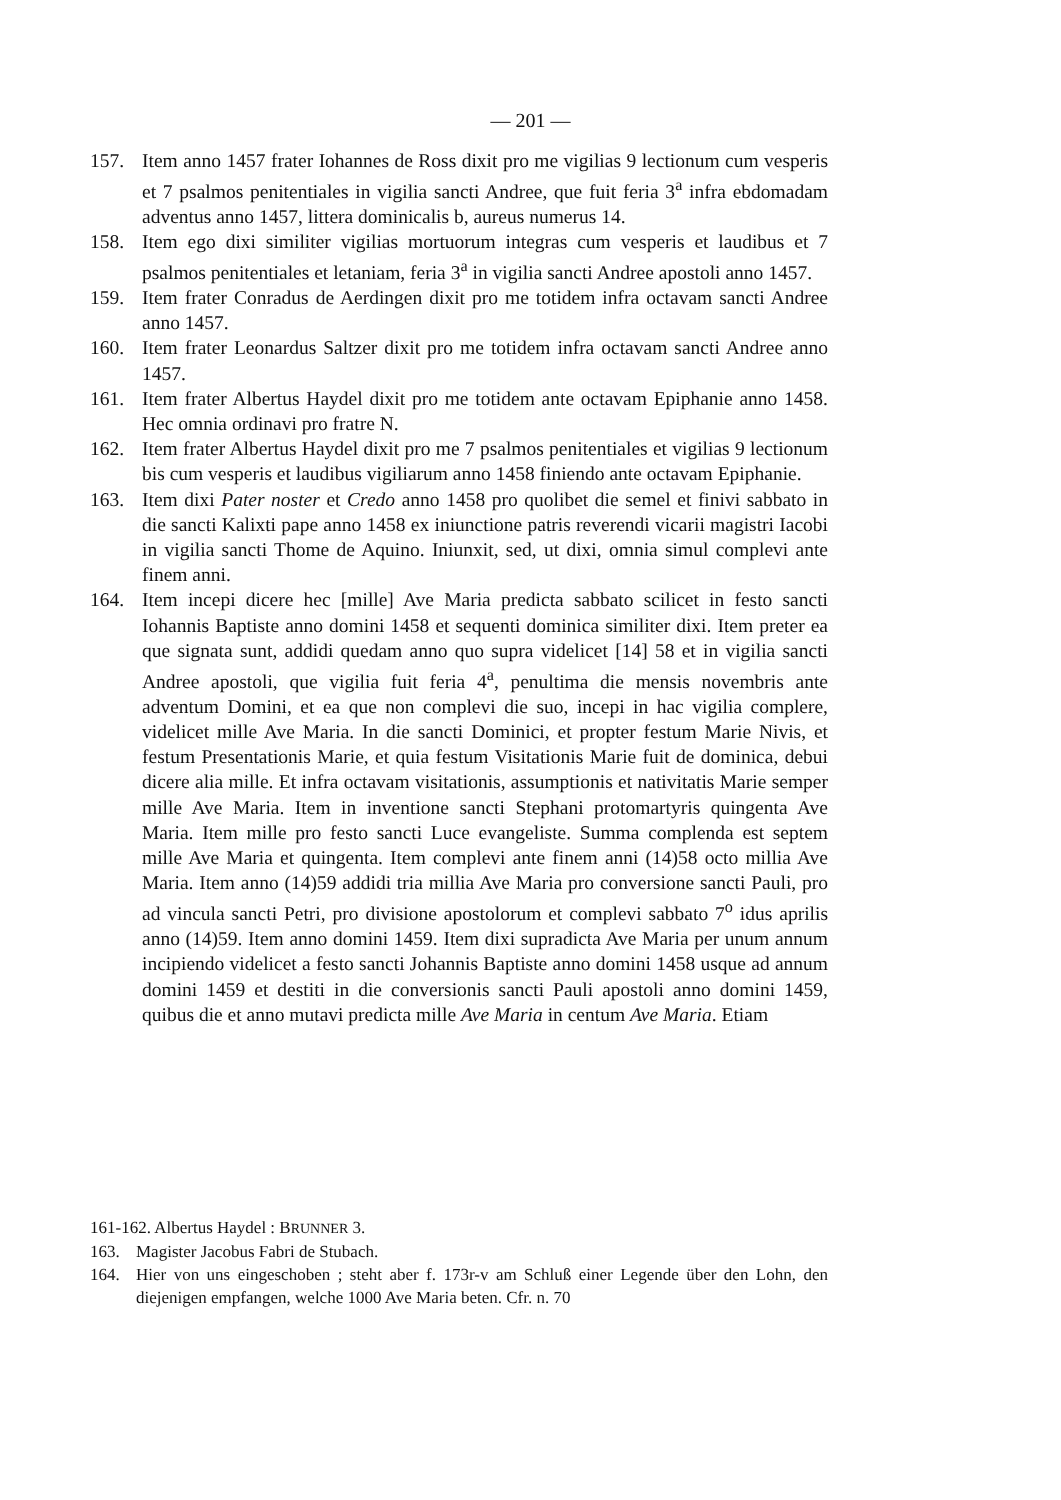— 201 —
157. Item anno 1457 frater Iohannes de Ross dixit pro me vigilias 9 lectionum cum vesperis et 7 psalmos penitentiales in vigilia sancti Andree, que fuit feria 3<sup>a</sup> infra ebdomadam adventus anno 1457, littera dominicalis b, aureus numerus 14.
158. Item ego dixi similiter vigilias mortuorum integras cum vesperis et laudibus et 7 psalmos penitentiales et letaniam, feria 3<sup>a</sup> in vigilia sancti Andree apostoli anno 1457.
159. Item frater Conradus de Aerdingen dixit pro me totidem infra octavam sancti Andree anno 1457.
160. Item frater Leonardus Saltzer dixit pro me totidem infra octavam sancti Andree anno 1457.
161. Item frater Albertus Haydel dixit pro me totidem ante octavam Epiphanie anno 1458. Hec omnia ordinavi pro fratre N.
162. Item frater Albertus Haydel dixit pro me 7 psalmos penitentiales et vigilias 9 lectionum bis cum vesperis et laudibus vigiliarum anno 1458 finiendo ante octavam Epiphanie.
163. Item dixi Pater noster et Credo anno 1458 pro quolibet die semel et finivi sabbato in die sancti Kalixti pape anno 1458 ex iniunctione patris reverendi vicarii magistri Iacobi in vigilia sancti Thome de Aquino. Iniunxit, sed, ut dixi, omnia simul complevi ante finem anni.
164. Item incepi dicere hec [mille] Ave Maria predicta sabbato scilicet in festo sancti Iohannis Baptiste anno domini 1458 et sequenti dominica similiter dixi. Item preter ea que signata sunt, addidi quedam anno quo supra videlicet [14] 58 et in vigilia sancti Andree apostoli, que vigilia fuit feria 4<sup>a</sup>, penultima die mensis novembris ante adventum Domini, et ea que non complevi die suo, incepi in hac vigilia complere, videlicet mille Ave Maria. In die sancti Dominici, et propter festum Marie Nivis, et festum Presentationis Marie, et quia festum Visitationis Marie fuit de dominica, debui dicere alia mille. Et infra octavam visitationis, assumptionis et nativitatis Marie semper mille Ave Maria. Item in inventione sancti Stephani protomartyris quingenta Ave Maria. Item mille pro festo sancti Luce evangeliste. Summa complenda est septem mille Ave Maria et quingenta. Item complevi ante finem anni (14)58 octo millia Ave Maria. Item anno (14)59 addidi tria millia Ave Maria pro conversione sancti Pauli, pro ad vincula sancti Petri, pro divisione apostolorum et complevi sabbato 7<sup>o</sup> idus aprilis anno (14)59. Item anno domini 1459. Item dixi supradicta Ave Maria per unum annum incipiendo videlicet a festo sancti Johannis Baptiste anno domini 1458 usque ad annum domini 1459 et destiti in die conversionis sancti Pauli apostoli anno domini 1459, quibus die et anno mutavi predicta mille Ave Maria in centum Ave Maria. Etiam
161-162. Albertus Haydel : BRUNNER 3.
163. Magister Jacobus Fabri de Stubach.
164. Hier von uns eingeschoben ; steht aber f. 173r-v am Schluß einer Legende über den Lohn, den diejenigen empfangen, welche 1000 Ave Maria beten. Cfr. n. 70